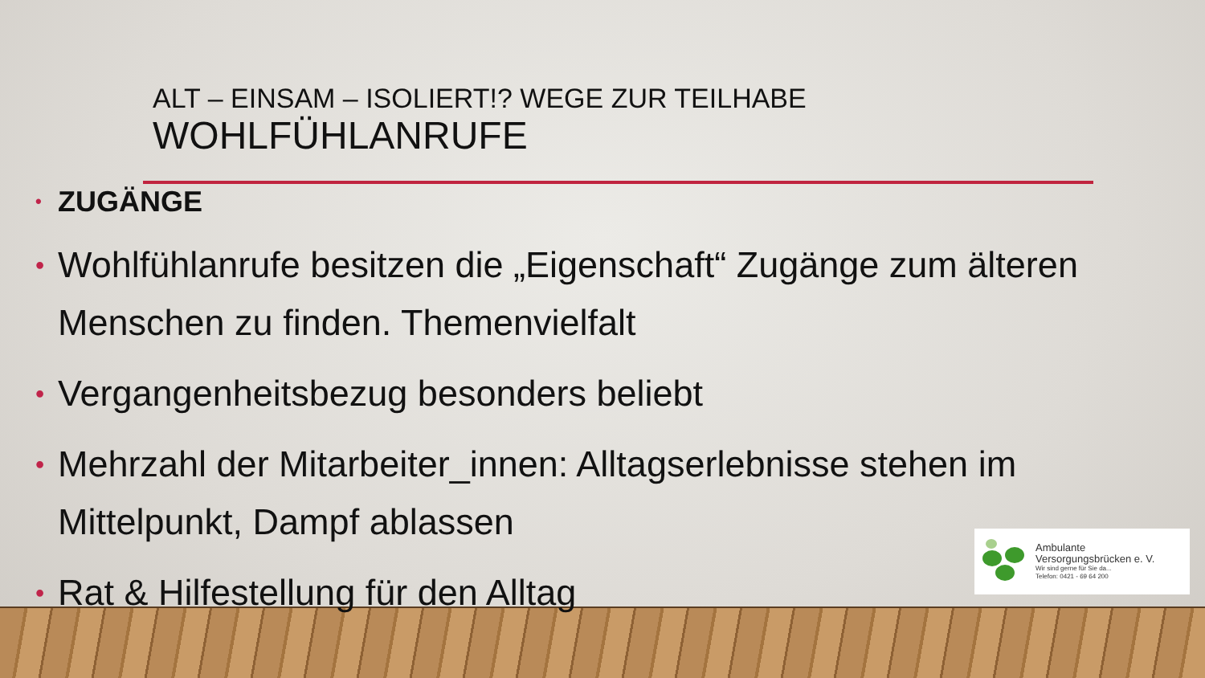ALT – EINSAM – ISOLIERT!? WEGE ZUR TEILHABE
WOHLFÜHLANRUFE
• ZUGÄNGE
• Wohlfühlanrufe besitzen die „Eigenschaft“ Zugänge zum älteren Menschen zu finden. Themenvielfalt
• Vergangenheitsbezug besonders beliebt
• Mehrzahl der Mitarbeiter_innen: Alltagserlebnisse stehen im Mittelpunkt, Dampf ablassen
• Rat & Hilfestellung für den Alltag
Ambulante
Versorgungsbrücken e. V.
Wir sind gerne für Sie da...
Telefon: 0421 - 69 64 200